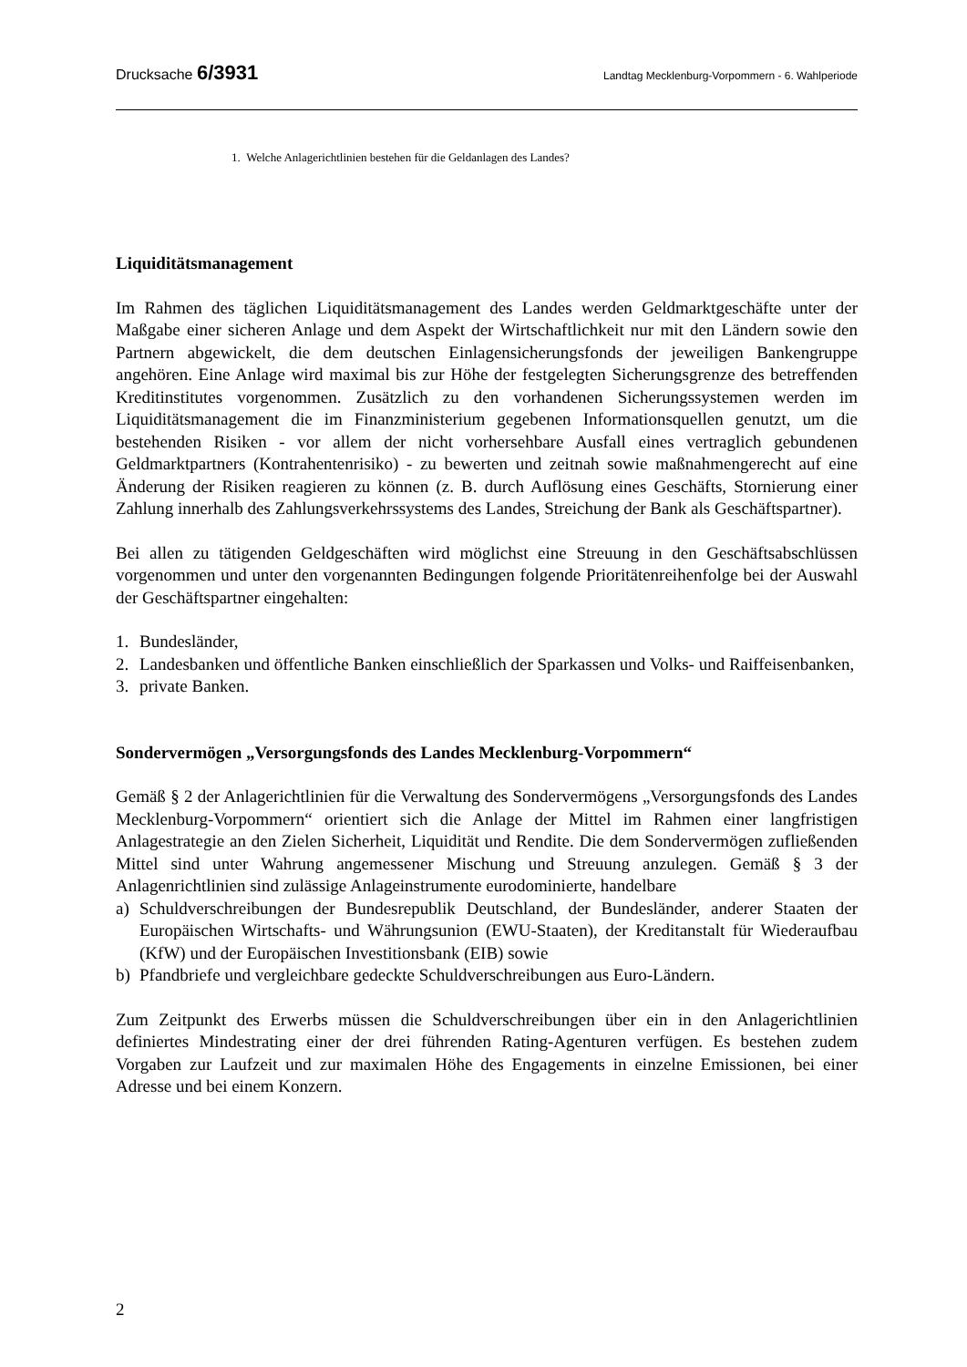Drucksache 6/3931
Landtag Mecklenburg-Vorpommern - 6. Wahlperiode
1. Welche Anlagerichtlinien bestehen für die Geldanlagen des Landes?
Liquiditätsmanagement
Im Rahmen des täglichen Liquiditätsmanagement des Landes werden Geldmarktgeschäfte unter der Maßgabe einer sicheren Anlage und dem Aspekt der Wirtschaftlichkeit nur mit den Ländern sowie den Partnern abgewickelt, die dem deutschen Einlagensicherungsfonds der jeweiligen Bankengruppe angehören. Eine Anlage wird maximal bis zur Höhe der festgelegten Sicherungsgrenze des betreffenden Kreditinstitutes vorgenommen. Zusätzlich zu den vorhandenen Sicherungssystemen werden im Liquiditätsmanagement die im Finanzministerium gegebenen Informationsquellen genutzt, um die bestehenden Risiken - vor allem der nicht vorhersehbare Ausfall eines vertraglich gebundenen Geldmarktpartners (Kontrahentenrisiko) - zu bewerten und zeitnah sowie maßnahmengerecht auf eine Änderung der Risiken reagieren zu können (z. B. durch Auflösung eines Geschäfts, Stornierung einer Zahlung innerhalb des Zahlungsverkehrssystems des Landes, Streichung der Bank als Geschäftspartner).
Bei allen zu tätigenden Geldgeschäften wird möglichst eine Streuung in den Geschäftsabschlüssen vorgenommen und unter den vorgenannten Bedingungen folgende Prioritätenreihenfolge bei der Auswahl der Geschäftspartner eingehalten:
1. Bundesländer,
2. Landesbanken und öffentliche Banken einschließlich der Sparkassen und Volks- und Raiffeisenbanken,
3. private Banken.
Sondervermögen „Versorgungsfonds des Landes Mecklenburg-Vorpommern“
Gemäß § 2 der Anlagerichtlinien für die Verwaltung des Sondervermögens „Versorgungsfonds des Landes Mecklenburg-Vorpommern“ orientiert sich die Anlage der Mittel im Rahmen einer langfristigen Anlagestrategie an den Zielen Sicherheit, Liquidität und Rendite. Die dem Sondervermögen zufließenden Mittel sind unter Wahrung angemessener Mischung und Streuung anzulegen. Gemäß § 3 der Anlagenrichtlinien sind zulässige Anlageinstrumente eurodominierte, handelbare
a) Schuldverschreibungen der Bundesrepublik Deutschland, der Bundesländer, anderer Staaten der Europäischen Wirtschafts- und Währungsunion (EWU-Staaten), der Kreditanstalt für Wiederaufbau (KfW) und der Europäischen Investitionsbank (EIB) sowie
b) Pfandbriefe und vergleichbare gedeckte Schuldverschreibungen aus Euro-Ländern.
Zum Zeitpunkt des Erwerbs müssen die Schuldverschreibungen über ein in den Anlagerichtlinien definiertes Mindestrating einer der drei führenden Rating-Agenturen verfügen. Es bestehen zudem Vorgaben zur Laufzeit und zur maximalen Höhe des Engagements in einzelne Emissionen, bei einer Adresse und bei einem Konzern.
2